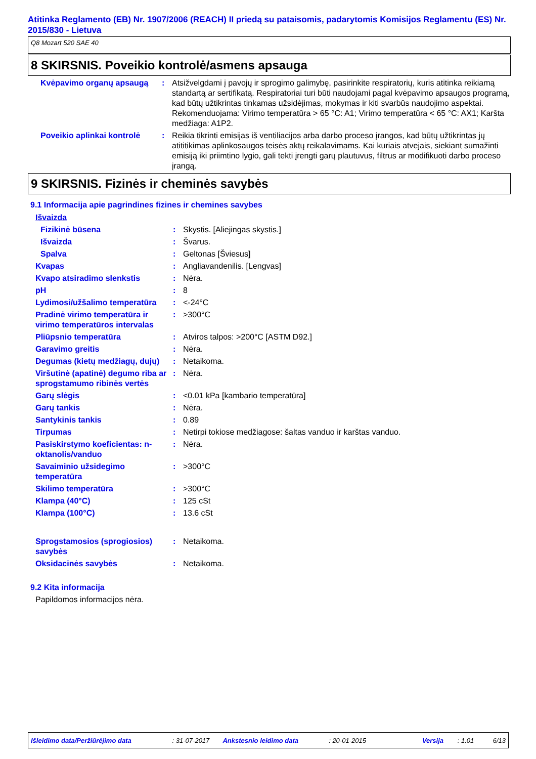Atitinka Reglamento (EB) Nr. 1907/2006 (REACH) II priedą su pataisomis, padarytomis Komisijos Reglamentu (ES) Nr. 2015/830 - Lietuva
Q8 Mozart 520 SAE 40
8 SKIRSNIS. Poveikio kontrolė/asmens apsauga
Kvėpavimo organų apsaugą : Atsižvelgdami į pavojų ir sprogimo galimybę, pasirinkite respiratorių, kuris atitinka reikiamą standartą ar sertifikatą. Respiratoriai turi būti naudojami pagal kvėpavimo apsaugos programą, kad būtų užtikrintas tinkamas užsidėjimas, mokymas ir kiti svarbūs naudojimo aspektai. Rekomenduojama: Virimo temperatūra > 65 °C: A1; Virimo temperatūra < 65 °C: AX1; Karšta medžiaga: A1P2.
Poveikio aplinkai kontrolė
: Reikia tikrinti emisijas iš ventiliacijos arba darbo proceso įrangos, kad būtų užtikrintas jų atititikimas aplinkosaugos teisės aktų reikalavimams. Kai kuriais atvejais, siekiant sumažinti emisiją iki priimtino lygio, gali tekti įrengti garų plautuvus, filtrus ar modifikuoti darbo proceso įrangą.
9 SKIRSNIS. Fizinės ir cheminės savybės
9.1 Informacija apie pagrindines fizines ir chemines savybes
Išvaizda
Fizikinė būsena : Skystis. [Aliejingas skystis.]
Išvaizda : Švarus.
Spalva : Geltonas [Šviesus]
Kvapas : Angliavandenilis. [Lengvas]
Kvapo atsiradimo slenkstis : Nėra.
pH : 8
Lydimosi/užšalimo temperatūra
: <-24°C
Pradinė virimo temperatūra ir virimo temperatūros intervalas
: >300°C
Pliūpsnio temperatūra : Atviros talpos: >200°C [ASTM D92.]
Garavimo greitis : Nėra.
Degumas (kietų medžiagų, dujų)
: Netaikoma.
Viršutinė (apatinė) degumo riba ar sprogstamumo ribinės vertės
: Nėra.
Garų slėgis : <0.01 kPa [kambario temperatūra]
Garų tankis : Nėra.
Santykinis tankis : 0.89
Tirpumas : Netirpi tokiose medžiagose: šaltas vanduo ir karštas vanduo.
Pasiskirstymo koeficientas: n-oktanolis/vanduo
: Nėra.
Savaiminio užsidegimo temperatūra
: >300°C
Skilimo temperatūra : >300°C
Klampa (40°C) : 125 cSt
Klampa (100°C) : 13.6 cSt
Sprogstamosios (sprogiosios) savybės
: Netaikoma.
Oksidacinės savybės : Netaikoma.
9.2 Kita informacija
Papildomos informacijos nėra.
Išleidimo data/Peržiūrėjimo data: 31-07-2017 Ankstesnio leidimo data: 20-01-2015 Versija: 1.01 6/13